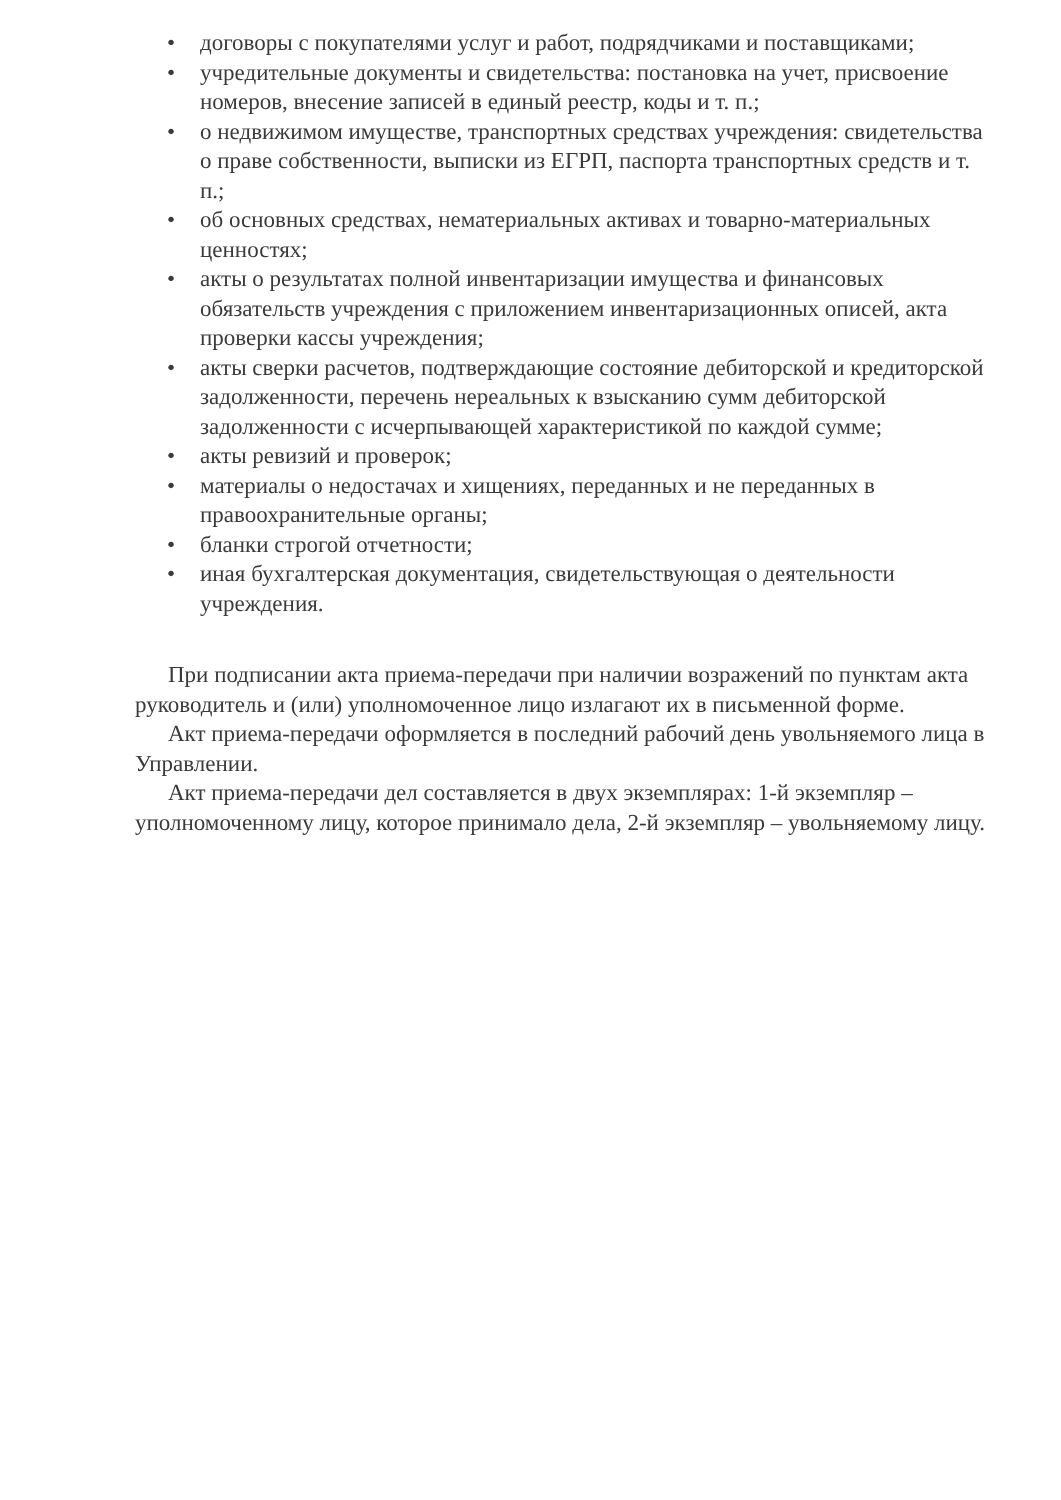• договоры с покупателями услуг и работ, подрядчиками и поставщиками;
• учредительные документы и свидетельства: постановка на учет, присвоение номеров, внесение записей в единый реестр, коды и т. п.;
• о недвижимом имуществе, транспортных средствах учреждения: свидетельства о праве собственности, выписки из ЕГРП, паспорта транспортных средств и т. п.;
• об основных средствах, нематериальных активах и товарно-материальных ценностях;
• акты о результатах полной инвентаризации имущества и финансовых обязательств учреждения с приложением инвентаризационных описей, акта проверки кассы учреждения;
• акты сверки расчетов, подтверждающие состояние дебиторской и кредиторской задолженности, перечень нереальных к взысканию сумм дебиторской задолженности с исчерпывающей характеристикой по каждой сумме;
• акты ревизий и проверок;
• материалы о недостачах и хищениях, переданных и не переданных в правоохранительные органы;
• бланки строгой отчетности;
• иная бухгалтерская документация, свидетельствующая о деятельности учреждения.
При подписании акта приема-передачи при наличии возражений по пунктам акта руководитель и (или) уполномоченное лицо излагают их в письменной форме.
Акт приема-передачи оформляется в последний рабочий день увольняемого лица в Управлении.
Акт приема-передачи дел составляется в двух экземплярах: 1-й экземпляр – уполномоченному лицу, которое принимало дела, 2-й экземпляр – увольняемому лицу.